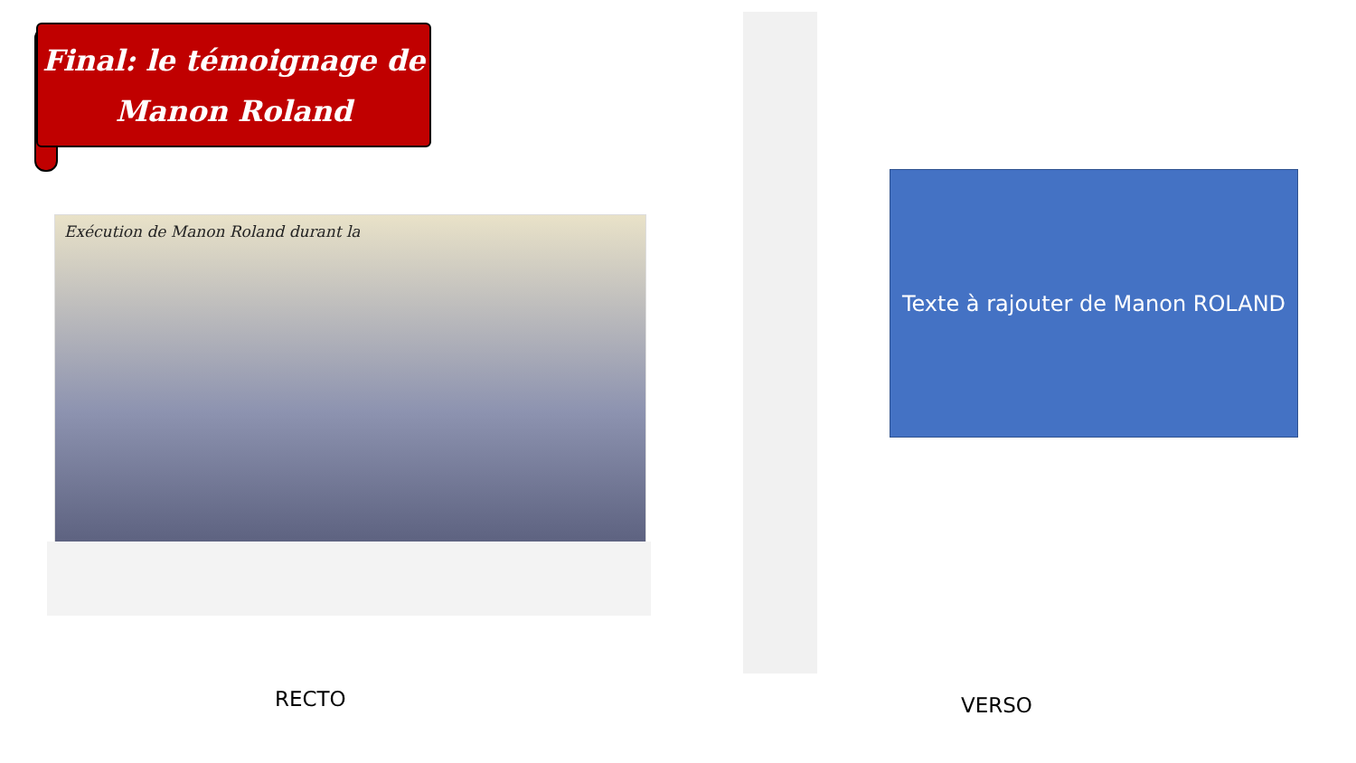Final: le témoignage de
Manon Roland
Exécution de Manon Roland durant la
Texte à rajouter de Manon ROLAND
RECTO VERSO